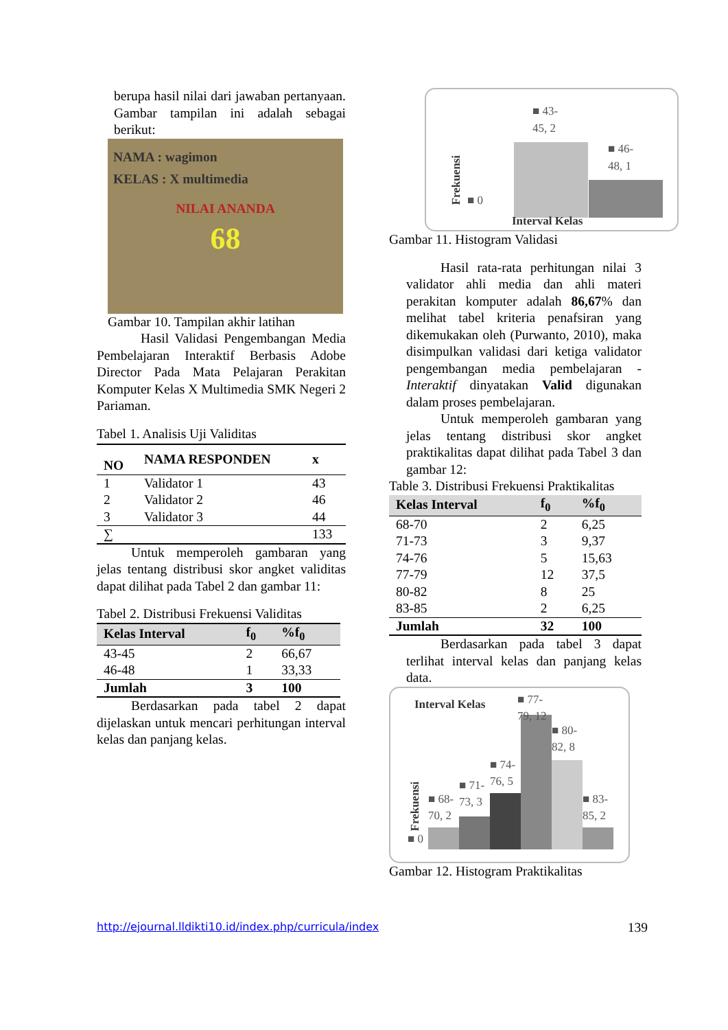berupa hasil nilai dari jawaban pertanyaan. Gambar tampilan ini adalah sebagai berikut:
NAMA : wagimon
KELAS : X multimedia
NILAI ANANDA
68
Gambar 10. Tampilan akhir latihan
Hasil Validasi Pengembangan Media Pembelajaran Interaktif Berbasis Adobe Director Pada Mata Pelajaran Perakitan Komputer Kelas X Multimedia SMK Negeri 2 Pariaman.
Tabel 1. Analisis Uji Validitas
| NO | NAMA RESPONDEN | x |
| --- | --- | --- |
| 1 | Validator 1 | 43 |
| 2 | Validator 2 | 46 |
| 3 | Validator 3 | 44 |
| ∑ | | 133 |
Untuk memperoleh gambaran yang jelas tentang distribusi skor angket validitas dapat dilihat pada Tabel 2 dan gambar 11:
Tabel 2. Distribusi Frekuensi Validitas
| Kelas Interval | f<sub>0</sub> | %f<sub>0</sub> |
| --- | --- | --- |
| 43-45 | 2 | 66,67 |
| 46-48 | 1 | 33,33 |
| Jumlah | 3 | 100 |
Berdasarkan pada tabel 2 dapat dijelaskan untuk mencari perhitungan interval kelas dan panjang kelas.
Frekuensi
■ 43-
45, 2
■ 46-
48, 1
■ 0
Interval Kelas
Gambar 11. Histogram Validasi
Hasil rata-rata perhitungan nilai 3 validator ahli media dan ahli materi perakitan komputer adalah 86,67% dan melihat tabel kriteria penafsiran yang dikemukakan oleh (Purwanto, 2010), maka disimpulkan validasi dari ketiga validator pengembangan media pembelajaran -Interaktif dinyatakan Valid digunakan dalam proses pembelajaran.
Untuk memperoleh gambaran yang jelas tentang distribusi skor angket praktikalitas dapat dilihat pada Tabel 3 dan gambar 12:
Table 3. Distribusi Frekuensi Praktikalitas
| Kelas Interval | f<sub>0</sub> | %f<sub>0</sub> |
| --- | --- | --- |
| 68-70 | 2 | 6,25 |
| 71-73 | 3 | 9,37 |
| 74-76 | 5 | 15,63 |
| 77-79 | 12 | 37,5 |
| 80-82 | 8 | 25 |
| 83-85 | 2 | 6,25 |
| Jumlah | 32 | 100 |
Berdasarkan pada tabel 3 dapat terlihat interval kelas dan panjang kelas data.
Interval Kelas
Frekuensi
■ 68-
70, 2
■ 71-
73, 3
■ 74-
76, 5
■ 77-
79, 12
■ 80-
82, 8
■ 83-
85, 2
■ 0
Gambar 12. Histogram Praktikalitas
http://ejournal.lldikti10.id/index.php/curricula/index 139